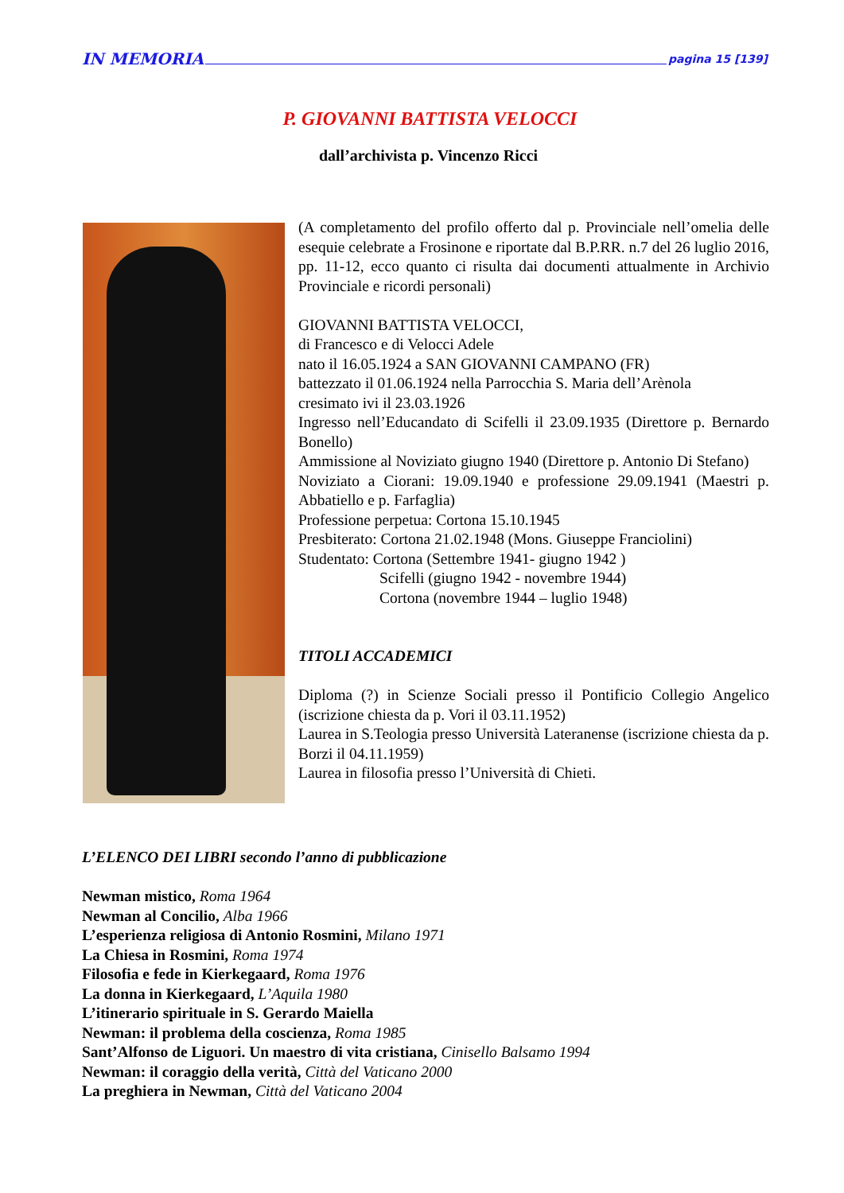IN MEMORIA pagina 15 [139]
P. GIOVANNI BATTISTA VELOCCI
dall’archivista p. Vincenzo Ricci
(A completamento del profilo offerto dal p. Provinciale nell’omelia delle esequie celebrate a Frosinone e riportate dal B.P.RR. n.7 del 26 luglio 2016, pp. 11-12, ecco quanto ci risulta dai documenti attualmente in Archivio Provinciale e ricordi personali)
GIOVANNI BATTISTA VELOCCI,
di Francesco e di Velocci Adele
nato il 16.05.1924 a SAN GIOVANNI CAMPANO (FR)
battezzato il 01.06.1924 nella Parrocchia S. Maria dell’Arènola
cresimato ivi il 23.03.1926
Ingresso nell’Educandato di Scifelli il 23.09.1935 (Direttore p. Bernardo Bonello)
Ammissione al Noviziato giugno 1940 (Direttore p. Antonio Di Stefano)
Noviziato a Ciorani: 19.09.1940 e professione 29.09.1941 (Maestri p. Abbatiello e p. Farfaglia)
Professione perpetua: Cortona 15.10.1945
Presbiterato: Cortona 21.02.1948 (Mons. Giuseppe Franciolini)
Studentato: Cortona (Settembre 1941- giugno 1942 )
Scifelli (giugno 1942 - novembre 1944)
Cortona (novembre 1944 – luglio 1948)
TITOLI ACCADEMICI
Diploma (?) in Scienze Sociali presso il Pontificio Collegio Angelico (iscrizione chiesta da p. Vori il 03.11.1952)
Laurea in S.Teologia presso Università Lateranense (iscrizione chiesta da p. Borzi il 04.11.1959)
Laurea in filosofia presso l’Università di Chieti.
L’ELENCO DEI LIBRI secondo l’anno di pubblicazione
Newman mistico, Roma 1964
Newman al Concilio, Alba 1966
L’esperienza religiosa di Antonio Rosmini, Milano 1971
La Chiesa in Rosmini, Roma 1974
Filosofia e fede in Kierkegaard, Roma 1976
La donna in Kierkegaard, L’Aquila 1980
L’itinerario spirituale in S. Gerardo Maiella
Newman: il problema della coscienza, Roma 1985
Sant’Alfonso de Liguori. Un maestro di vita cristiana, Cinisello Balsamo 1994
Newman: il coraggio della verità, Città del Vaticano 2000
La preghiera in Newman, Città del Vaticano 2004